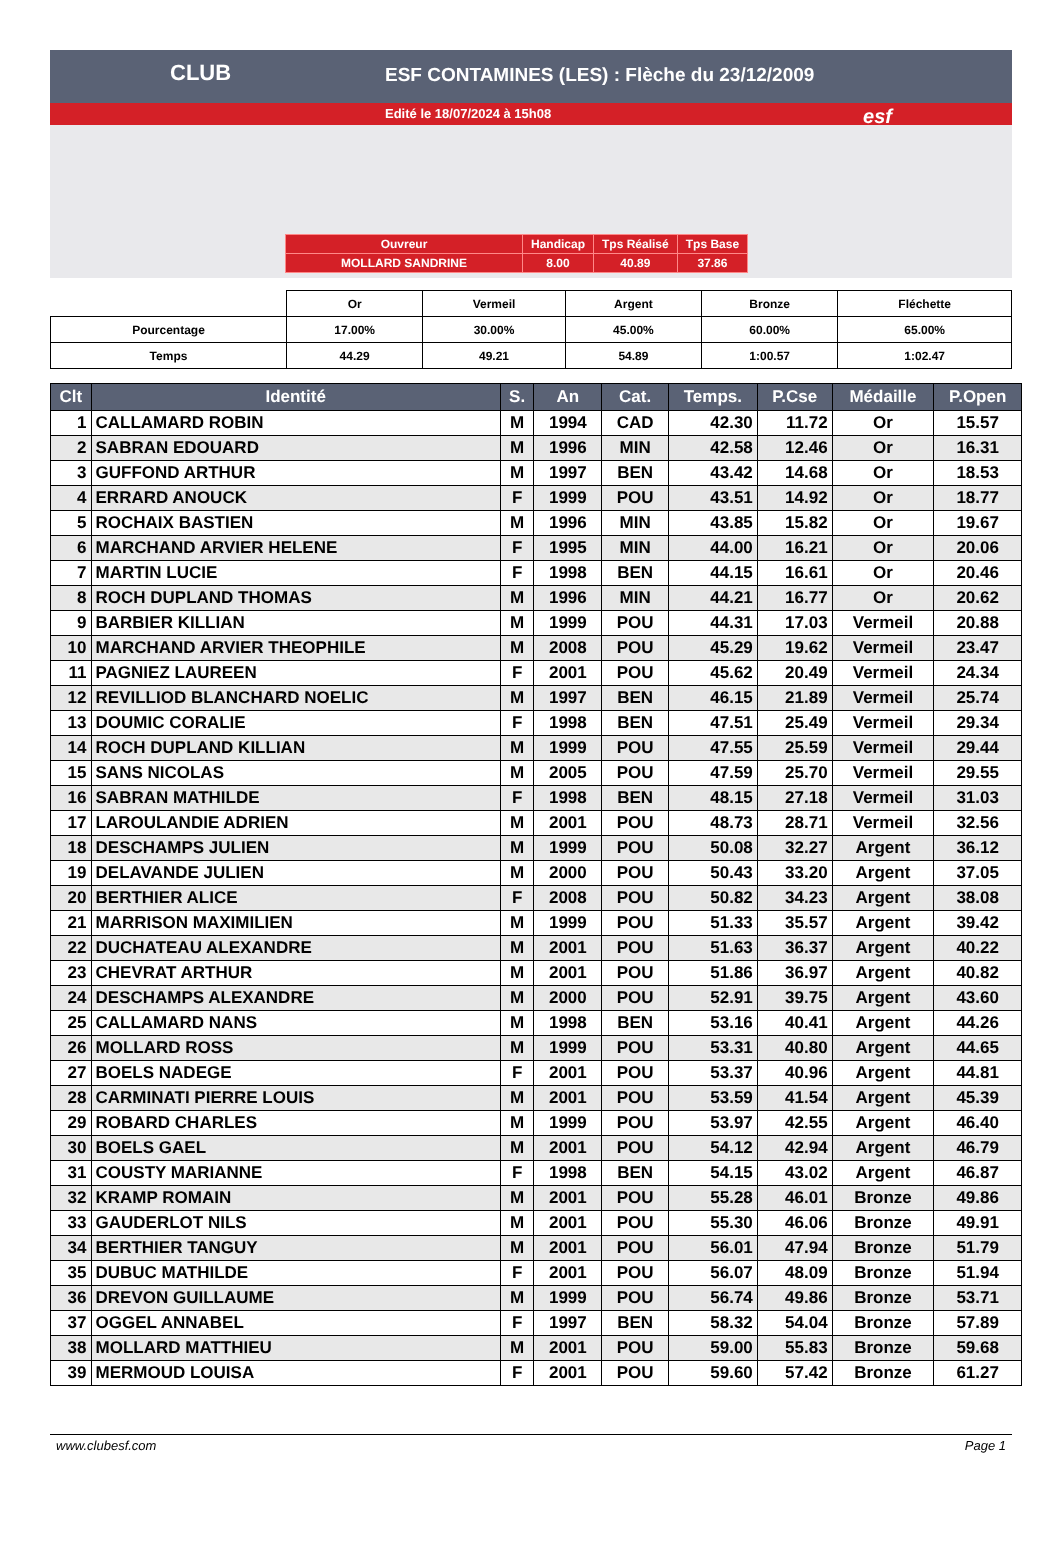ESF CONTAMINES (LES) : Flèche du 23/12/2009
Edité le 18/07/2024 à 15h08
CLUB
esf
| Ouvreur | Handicap | Tps Réalisé | Tps Base |
| MOLLARD SANDRINE | 8.00 | 40.89 | 37.86 |
| | Or | Vermeil | Argent | Bronze | Fléchette |
| Pourcentage | 17.00% | 30.00% | 45.00% | 60.00% | 65.00% |
| Temps | 44.29 | 49.21 | 54.89 | 1:00.57 | 1:02.47 |
| Clt | Identité | S. | An | Cat. | Temps. | P.Cse | Médaille | P.Open |
| --- | --- | --- | --- | --- | --- | --- | --- | --- |
| 1 | CALLAMARD ROBIN | M | 1994 | CAD | 42.30 | 11.72 | Or | 15.57 |
| 2 | SABRAN EDOUARD | M | 1996 | MIN | 42.58 | 12.46 | Or | 16.31 |
| 3 | GUFFOND ARTHUR | M | 1997 | BEN | 43.42 | 14.68 | Or | 18.53 |
| 4 | ERRARD ANOUCK | F | 1999 | POU | 43.51 | 14.92 | Or | 18.77 |
| 5 | ROCHAIX BASTIEN | M | 1996 | MIN | 43.85 | 15.82 | Or | 19.67 |
| 6 | MARCHAND ARVIER HELENE | F | 1995 | MIN | 44.00 | 16.21 | Or | 20.06 |
| 7 | MARTIN LUCIE | F | 1998 | BEN | 44.15 | 16.61 | Or | 20.46 |
| 8 | ROCH DUPLAND THOMAS | M | 1996 | MIN | 44.21 | 16.77 | Or | 20.62 |
| 9 | BARBIER KILLIAN | M | 1999 | POU | 44.31 | 17.03 | Vermeil | 20.88 |
| 10 | MARCHAND ARVIER THEOPHILE | M | 2008 | POU | 45.29 | 19.62 | Vermeil | 23.47 |
| 11 | PAGNIEZ LAUREEN | F | 2001 | POU | 45.62 | 20.49 | Vermeil | 24.34 |
| 12 | REVILLIOD BLANCHARD NOELIC | M | 1997 | BEN | 46.15 | 21.89 | Vermeil | 25.74 |
| 13 | DOUMIC CORALIE | F | 1998 | BEN | 47.51 | 25.49 | Vermeil | 29.34 |
| 14 | ROCH DUPLAND KILLIAN | M | 1999 | POU | 47.55 | 25.59 | Vermeil | 29.44 |
| 15 | SANS NICOLAS | M | 2005 | POU | 47.59 | 25.70 | Vermeil | 29.55 |
| 16 | SABRAN MATHILDE | F | 1998 | BEN | 48.15 | 27.18 | Vermeil | 31.03 |
| 17 | LAROULANDIE ADRIEN | M | 2001 | POU | 48.73 | 28.71 | Vermeil | 32.56 |
| 18 | DESCHAMPS JULIEN | M | 1999 | POU | 50.08 | 32.27 | Argent | 36.12 |
| 19 | DELAVANDE JULIEN | M | 2000 | POU | 50.43 | 33.20 | Argent | 37.05 |
| 20 | BERTHIER ALICE | F | 2008 | POU | 50.82 | 34.23 | Argent | 38.08 |
| 21 | MARRISON MAXIMILIEN | M | 1999 | POU | 51.33 | 35.57 | Argent | 39.42 |
| 22 | DUCHATEAU ALEXANDRE | M | 2001 | POU | 51.63 | 36.37 | Argent | 40.22 |
| 23 | CHEVRAT ARTHUR | M | 2001 | POU | 51.86 | 36.97 | Argent | 40.82 |
| 24 | DESCHAMPS ALEXANDRE | M | 2000 | POU | 52.91 | 39.75 | Argent | 43.60 |
| 25 | CALLAMARD NANS | M | 1998 | BEN | 53.16 | 40.41 | Argent | 44.26 |
| 26 | MOLLARD ROSS | M | 1999 | POU | 53.31 | 40.80 | Argent | 44.65 |
| 27 | BOELS NADEGE | F | 2001 | POU | 53.37 | 40.96 | Argent | 44.81 |
| 28 | CARMINATI PIERRE LOUIS | M | 2001 | POU | 53.59 | 41.54 | Argent | 45.39 |
| 29 | ROBARD CHARLES | M | 1999 | POU | 53.97 | 42.55 | Argent | 46.40 |
| 30 | BOELS GAEL | M | 2001 | POU | 54.12 | 42.94 | Argent | 46.79 |
| 31 | COUSTY MARIANNE | F | 1998 | BEN | 54.15 | 43.02 | Argent | 46.87 |
| 32 | KRAMP ROMAIN | M | 2001 | POU | 55.28 | 46.01 | Bronze | 49.86 |
| 33 | GAUDERLOT NILS | M | 2001 | POU | 55.30 | 46.06 | Bronze | 49.91 |
| 34 | BERTHIER TANGUY | M | 2001 | POU | 56.01 | 47.94 | Bronze | 51.79 |
| 35 | DUBUC MATHILDE | F | 2001 | POU | 56.07 | 48.09 | Bronze | 51.94 |
| 36 | DREVON GUILLAUME | M | 1999 | POU | 56.74 | 49.86 | Bronze | 53.71 |
| 37 | OGGEL ANNABEL | F | 1997 | BEN | 58.32 | 54.04 | Bronze | 57.89 |
| 38 | MOLLARD MATTHIEU | M | 2001 | POU | 59.00 | 55.83 | Bronze | 59.68 |
| 39 | MERMOUD LOUISA | F | 2001 | POU | 59.60 | 57.42 | Bronze | 61.27 |
www.clubesf.com Page 1